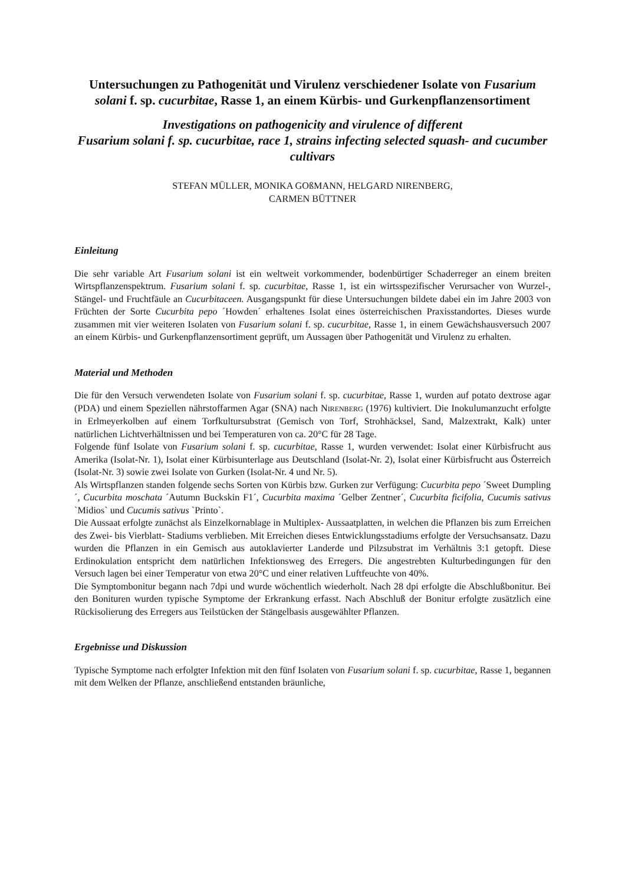Untersuchungen zu Pathogenität und Virulenz verschiedener Isolate von Fusarium solani f. sp. cucurbitae, Rasse 1, an einem Kürbis- und Gurkenpflanzensortiment
Investigations on pathogenicity and virulence of different
Fusarium solani f. sp. cucurbitae, race 1, strains infecting selected squash- and cucumber cultivars
STEFAN MÜLLER, MONIKA GOßMANN, HELGARD NIRENBERG,
CARMEN BÜTTNER
Einleitung
Die sehr variable Art Fusarium solani ist ein weltweit vorkommender, bodenbürtiger Schaderreger an einem breiten Wirtspflanzenspektrum. Fusarium solani f. sp. cucurbitae, Rasse 1, ist ein wirtsspezifischer Verursacher von Wurzel-, Stängel- und Fruchtfäule an Cucurbitaceen. Ausgangspunkt für diese Untersuchungen bildete dabei ein im Jahre 2003 von Früchten der Sorte Cucurbita pepo ´Howden´ erhaltenes Isolat eines österreichischen Praxisstandortes. Dieses wurde zusammen mit vier weiteren Isolaten von Fusarium solani f. sp. cucurbitae, Rasse 1, in einem Gewächshausversuch 2007 an einem Kürbis- und Gurkenpflanzensortiment geprüft, um Aussagen über Pathogenität und Virulenz zu erhalten.
Material und Methoden
Die für den Versuch verwendeten Isolate von Fusarium solani f. sp. cucurbitae, Rasse 1, wurden auf potato dextrose agar (PDA) und einem Speziellen nährstoffarmen Agar (SNA) nach NIRENBERG (1976) kultiviert. Die Inokulumanzucht erfolgte in Erlmeyerkolben auf einem Torfkultursubstrat (Gemisch von Torf, Strohhäcksel, Sand, Malzextrakt, Kalk) unter natürlichen Lichtverhältnissen und bei Temperaturen von ca. 20°C für 28 Tage.
Folgende fünf Isolate von Fusarium solani f. sp. cucurbitae, Rasse 1, wurden verwendet: Isolat einer Kürbisfrucht aus Amerika (Isolat-Nr. 1), Isolat einer Kürbisunterlage aus Deutschland (Isolat-Nr. 2), Isolat einer Kürbisfrucht aus Österreich (Isolat-Nr. 3) sowie zwei Isolate von Gurken (Isolat-Nr. 4 und Nr. 5).
Als Wirtspflanzen standen folgende sechs Sorten von Kürbis bzw. Gurken zur Verfügung: Cucurbita pepo ´Sweet Dumpling´, Cucurbita moschata ´Autumn Buckskin F1´, Cucurbita maxima ´Gelber Zentner´, Cucurbita ficifolia, Cucumis sativus `Midios` und Cucumis sativus `Printo`.
Die Aussaat erfolgte zunächst als Einzelkornablage in Multiplex- Aussaatplatten, in welchen die Pflanzen bis zum Erreichen des Zwei- bis Vierblatt- Stadiums verblieben. Mit Erreichen dieses Entwicklungsstadiums erfolgte der Versuchsansatz. Dazu wurden die Pflanzen in ein Gemisch aus autoklavierter Landerde und Pilzsubstrat im Verhältnis 3:1 getopft. Diese Erdinokulation entspricht dem natürlichen Infektionsweg des Erregers. Die angestrebten Kulturbedingungen für den Versuch lagen bei einer Temperatur von etwa 20°C und einer relativen Luftfeuchte von 40%.
Die Symptombonitur begann nach 7dpi und wurde wöchentlich wiederholt. Nach 28 dpi erfolgte die Abschlußbonitur. Bei den Bonituren wurden typische Symptome der Erkrankung erfasst. Nach Abschluß der Bonitur erfolgte zusätzlich eine Rückisolierung des Erregers aus Teilstücken der Stängelbasis ausgewählter Pflanzen.
Ergebnisse und Diskussion
Typische Symptome nach erfolgter Infektion mit den fünf Isolaten von Fusarium solani f. sp. cucurbitae, Rasse 1, begannen mit dem Welken der Pflanze, anschließend entstanden bräunliche,